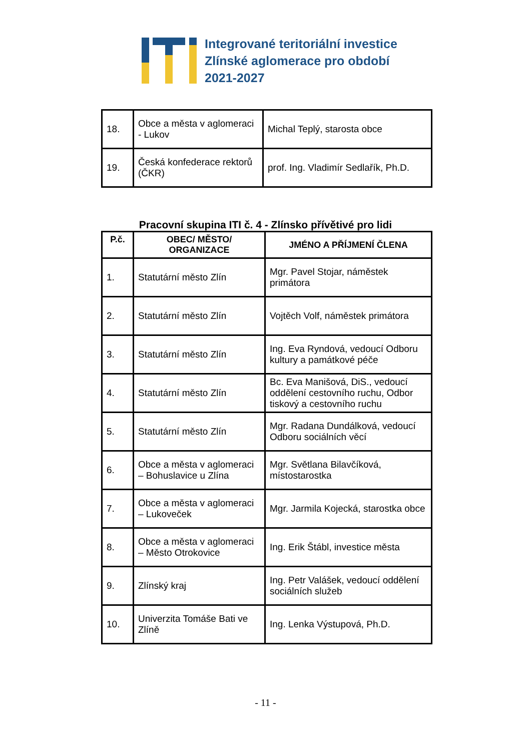Integrované teritoriální investice
Zlínské aglomerace pro období
2021-2027
| 18. | Obce a města v aglomeraci - Lukov | Michal Teplý, starosta obce |
| 19. | Česká konfederace rektorů (ČKR) | prof. Ing. Vladimír Sedlařík, Ph.D. |
Pracovní skupina ITI č. 4 - Zlínsko přívětivé pro lidi
| P.č. | OBEC/ MĚSTO/ ORGANIZACE | JMÉNO A PŘÍJMENÍ ČLENA |
| --- | --- | --- |
| 1. | Statutární město Zlín | Mgr. Pavel Stojar, náměstek primátora |
| 2. | Statutární město Zlín | Vojtěch Volf, náměstek primátora |
| 3. | Statutární město Zlín | Ing. Eva Ryndová, vedoucí Odboru kultury a památkové péče |
| 4. | Statutární město Zlín | Bc. Eva Manišová, DiS., vedoucí oddělení cestovního ruchu, Odbor tiskový a cestovního ruchu |
| 5. | Statutární město Zlín | Mgr. Radana Dundálková, vedoucí Odboru sociálních věcí |
| 6. | Obce a města v aglomeraci – Bohuslavice u Zlína | Mgr. Světlana Bilavčíková, místostarostka |
| 7. | Obce a města v aglomeraci – Lukoveček | Mgr. Jarmila Kojecká, starostka obce |
| 8. | Obce a města v aglomeraci – Město Otrokovice | Ing. Erik Štábl, investice města |
| 9. | Zlínský kraj | Ing. Petr Valášek, vedoucí oddělení sociálních služeb |
| 10. | Univerzita Tomáše Bati ve Zlíně | Ing. Lenka Výstupová, Ph.D. |
- 11 -